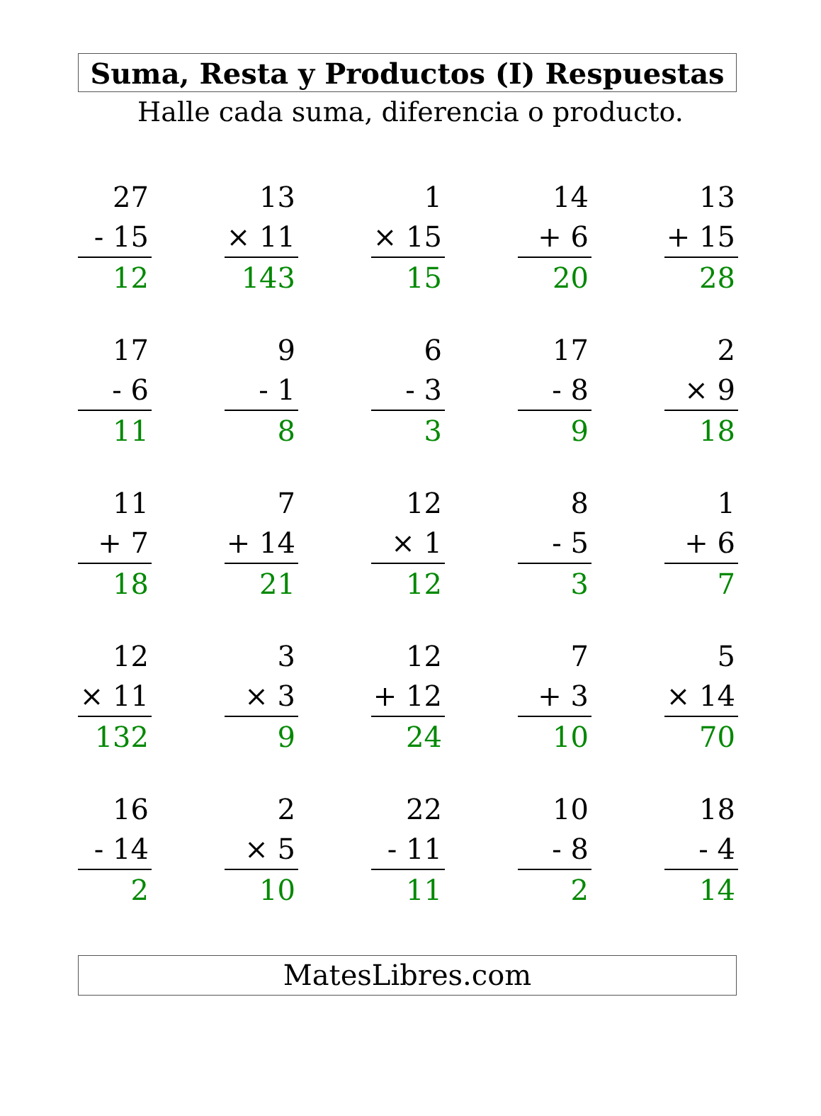Suma, Resta y Productos (I) Respuestas
Halle cada suma, diferencia o producto.
27
- 15
12
13
× 11
143
1
× 15
15
14
+ 6
20
13
+ 15
28
17
- 6
11
9
- 1
8
6
- 3
3
17
- 8
9
2
× 9
18
11
+ 7
18
7
+ 14
21
12
× 1
12
8
- 5
3
1
+ 6
7
12
× 11
132
3
× 3
9
12
+ 12
24
7
+ 3
10
5
× 14
70
16
- 14
2
2
× 5
10
22
- 11
11
10
- 8
2
18
- 4
14
MatesLibres.com